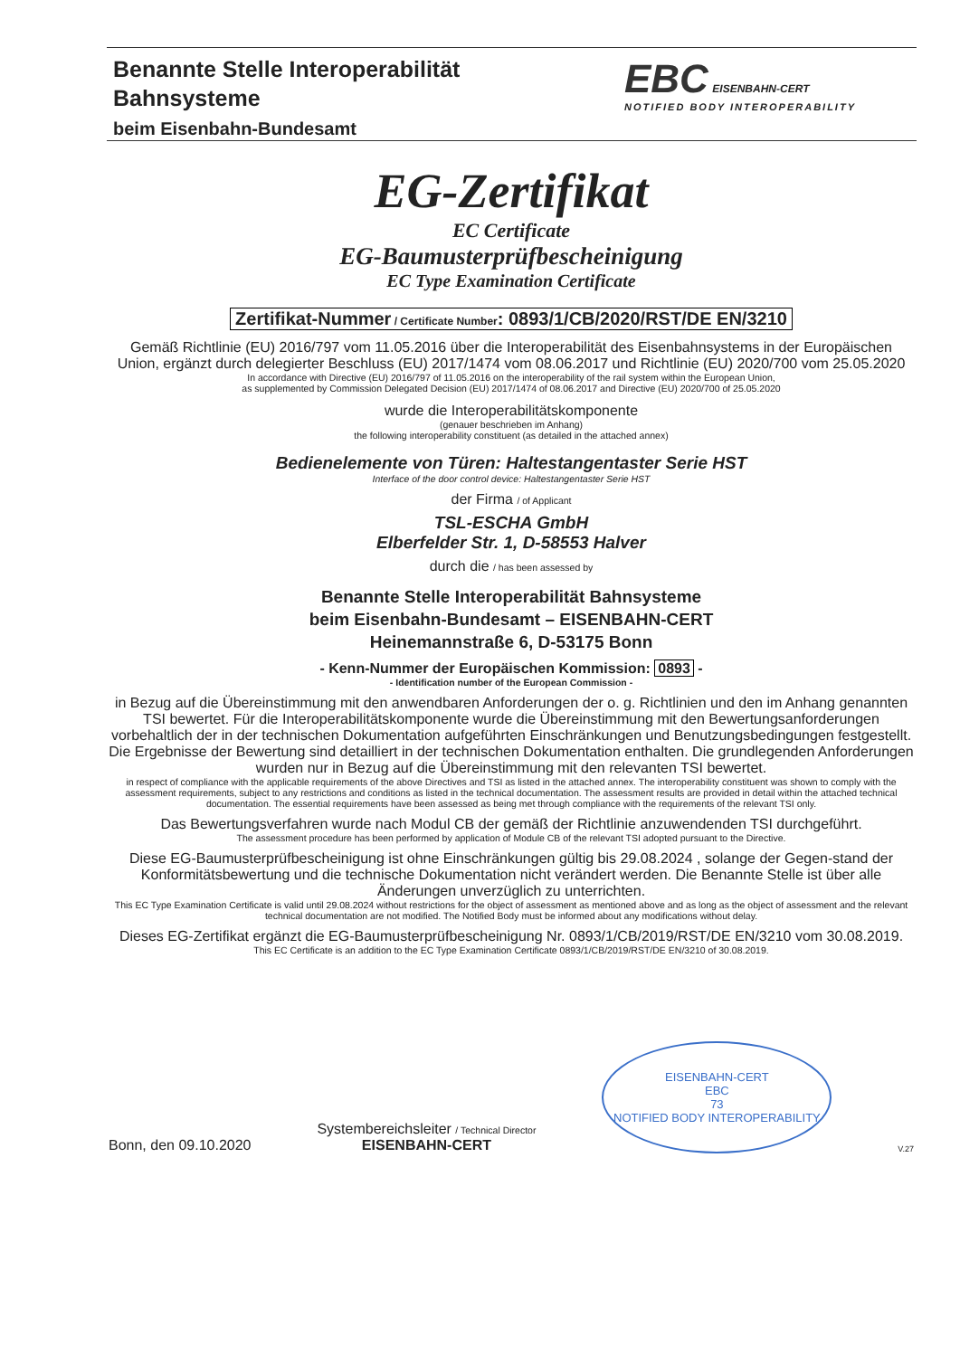Benannte Stelle Interoperabilität
Bahnsysteme
beim Eisenbahn-Bundesamt
EBC EISENBAHN-CERT
NOTIFIED BODY INTEROPERABILITY
EG-Zertifikat
EC Certificate
EG-Baumusterprüfbescheinigung
EC Type Examination Certificate
Zertifikat-Nummer / Certificate Number: 0893/1/CB/2020/RST/DE EN/3210
Gemäß Richtlinie (EU) 2016/797 vom 11.05.2016 über die Interoperabilität des Eisenbahnsystems in der Europäischen Union, ergänzt durch delegierter Beschluss (EU) 2017/1474 vom 08.06.2017 und Richtlinie (EU) 2020/700 vom 25.05.2020
In accordance with Directive (EU) 2016/797 of 11.05.2016 on the interoperability of the rail system within the European Union,
as supplemented by Commission Delegated Decision (EU) 2017/1474 of 08.06.2017 and Directive (EU) 2020/700 of 25.05.2020
wurde die Interoperabilitätskomponente
(genauer beschrieben im Anhang)
the following interoperability constituent (as detailed in the attached annex)
Bedienelemente von Türen: Haltestangentaster Serie HST
Interface of the door control device: Haltestangentaster Serie HST
der Firma / of Applicant
TSL-ESCHA GmbH
Elberfelder Str. 1, D-58553 Halver
durch die / has been assessed by
Benannte Stelle Interoperabilität Bahnsysteme
beim Eisenbahn-Bundesamt – EISENBAHN-CERT
Heinemannstraße 6, D-53175 Bonn
- Kenn-Nummer der Europäischen Kommission: 0893 -
- Identification number of the European Commission -
in Bezug auf die Übereinstimmung mit den anwendbaren Anforderungen der o. g. Richtlinien und den im Anhang genannten TSI bewertet. Für die Interoperabilitätskomponente wurde die Übereinstimmung mit den Bewertungsanforderungen vorbehaltlich der in der technischen Dokumentation aufgeführten Einschränkungen und Benutzungsbedingungen festgestellt. Die Ergebnisse der Bewertung sind detailliert in der technischen Dokumentation enthalten. Die grundlegenden Anforderungen wurden nur in Bezug auf die Übereinstimmung mit den relevanten TSI bewertet.
in respect of compliance with the applicable requirements of the above Directives and TSI as listed in the attached annex. The interoperability constituent was shown to comply with the assessment requirements, subject to any restrictions and conditions as listed in the technical documentation. The assessment results are provided in detail within the attached technical documentation. The essential requirements have been assessed as being met through compliance with the requirements of the relevant TSI only.
Das Bewertungsverfahren wurde nach Modul CB der gemäß der Richtlinie anzuwendenden TSI durchgeführt.
The assessment procedure has been performed by application of Module CB of the relevant TSI adopted pursuant to the Directive.
Diese EG-Baumusterprüfbescheinigung ist ohne Einschränkungen gültig bis 29.08.2024 , solange der Gegen-stand der Konformitätsbewertung und die technische Dokumentation nicht verändert werden. Die Benannte Stelle ist über alle Änderungen unverzüglich zu unterrichten.
This EC Type Examination Certificate is valid until 29.08.2024 without restrictions for the object of assessment as mentioned above and as long as the object of assessment and the relevant technical documentation are not modified. The Notified Body must be informed about any modifications without delay.
Dieses EG-Zertifikat ergänzt die EG-Baumusterprüfbescheinigung Nr. 0893/1/CB/2019/RST/DE EN/3210 vom 30.08.2019.
This EC Certificate is an addition to the EC Type Examination Certificate 0893/1/CB/2019/RST/DE EN/3210 of 30.08.2019.
Bonn, den 09.10.2020
Systembereichsleiter / Technical Director
EISENBAHN-CERT
EISENBAHN-CERT
EBC
73
NOTIFIED BODY INTEROPERABILITY
V.27